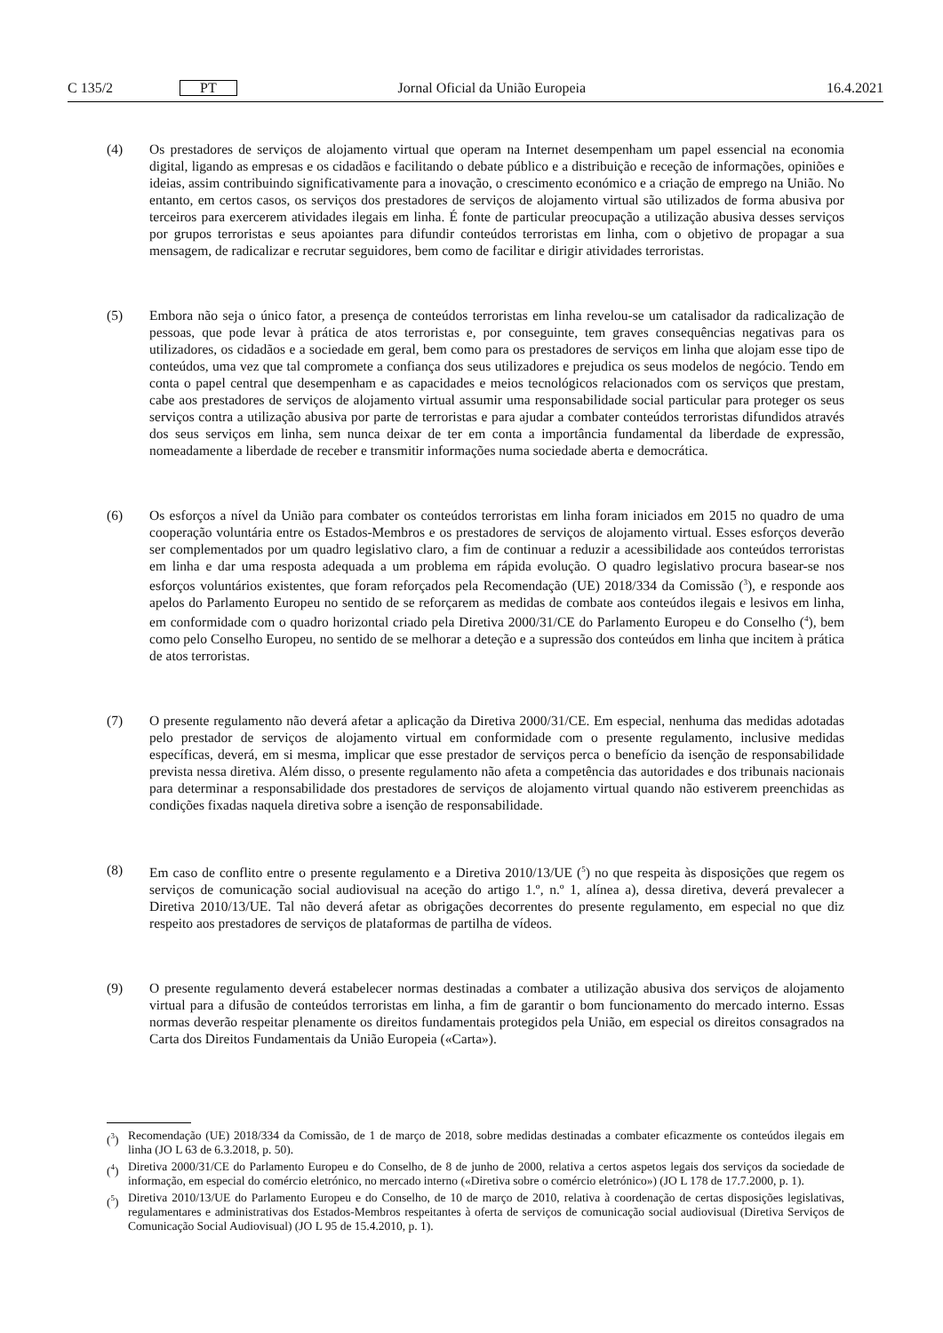C 135/2
PT
Jornal Oficial da União Europeia
16.4.2021
(4) Os prestadores de serviços de alojamento virtual que operam na Internet desempenham um papel essencial na economia digital, ligando as empresas e os cidadãos e facilitando o debate público e a distribuição e receção de informações, opiniões e ideias, assim contribuindo significativamente para a inovação, o crescimento económico e a criação de emprego na União. No entanto, em certos casos, os serviços dos prestadores de serviços de alojamento virtual são utilizados de forma abusiva por terceiros para exercerem atividades ilegais em linha. É fonte de particular preocupação a utilização abusiva desses serviços por grupos terroristas e seus apoiantes para difundir conteúdos terroristas em linha, com o objetivo de propagar a sua mensagem, de radicalizar e recrutar seguidores, bem como de facilitar e dirigir atividades terroristas.
(5) Embora não seja o único fator, a presença de conteúdos terroristas em linha revelou-se um catalisador da radicalização de pessoas, que pode levar à prática de atos terroristas e, por conseguinte, tem graves consequências negativas para os utilizadores, os cidadãos e a sociedade em geral, bem como para os prestadores de serviços em linha que alojam esse tipo de conteúdos, uma vez que tal compromete a confiança dos seus utilizadores e prejudica os seus modelos de negócio. Tendo em conta o papel central que desempenham e as capacidades e meios tecnológicos relacionados com os serviços que prestam, cabe aos prestadores de serviços de alojamento virtual assumir uma responsabilidade social particular para proteger os seus serviços contra a utilização abusiva por parte de terroristas e para ajudar a combater conteúdos terroristas difundidos através dos seus serviços em linha, sem nunca deixar de ter em conta a importância fundamental da liberdade de expressão, nomeadamente a liberdade de receber e transmitir informações numa sociedade aberta e democrática.
(6) Os esforços a nível da União para combater os conteúdos terroristas em linha foram iniciados em 2015 no quadro de uma cooperação voluntária entre os Estados-Membros e os prestadores de serviços de alojamento virtual. Esses esforços deverão ser complementados por um quadro legislativo claro, a fim de continuar a reduzir a acessibilidade aos conteúdos terroristas em linha e dar uma resposta adequada a um problema em rápida evolução. O quadro legislativo procura basear-se nos esforços voluntários existentes, que foram reforçados pela Recomendação (UE) 2018/334 da Comissão (<sup>3</sup>), e responde aos apelos do Parlamento Europeu no sentido de se reforçarem as medidas de combate aos conteúdos ilegais e lesivos em linha, em conformidade com o quadro horizontal criado pela Diretiva 2000/31/CE do Parlamento Europeu e do Conselho (<sup>4</sup>), bem como pelo Conselho Europeu, no sentido de se melhorar a deteção e a supressão dos conteúdos em linha que incitem à prática de atos terroristas.
(7) O presente regulamento não deverá afetar a aplicação da Diretiva 2000/31/CE. Em especial, nenhuma das medidas adotadas pelo prestador de serviços de alojamento virtual em conformidade com o presente regulamento, inclusive medidas específicas, deverá, em si mesma, implicar que esse prestador de serviços perca o benefício da isenção de responsabilidade prevista nessa diretiva. Além disso, o presente regulamento não afeta a competência das autoridades e dos tribunais nacionais para determinar a responsabilidade dos prestadores de serviços de alojamento virtual quando não estiverem preenchidas as condições fixadas naquela diretiva sobre a isenção de responsabilidade.
(8) Em caso de conflito entre o presente regulamento e a Diretiva 2010/13/UE (<sup>5</sup>) no que respeita às disposições que regem os serviços de comunicação social audiovisual na aceção do artigo 1.º, n.º 1, alínea a), dessa diretiva, deverá prevalecer a Diretiva 2010/13/UE. Tal não deverá afetar as obrigações decorrentes do presente regulamento, em especial no que diz respeito aos prestadores de serviços de plataformas de partilha de vídeos.
(9) O presente regulamento deverá estabelecer normas destinadas a combater a utilização abusiva dos serviços de alojamento virtual para a difusão de conteúdos terroristas em linha, a fim de garantir o bom funcionamento do mercado interno. Essas normas deverão respeitar plenamente os direitos fundamentais protegidos pela União, em especial os direitos consagrados na Carta dos Direitos Fundamentais da União Europeia («Carta»).
(<sup>3</sup>)
Recomendação (UE) 2018/334 da Comissão, de 1 de março de 2018, sobre medidas destinadas a combater eficazmente os conteúdos ilegais em linha (JO L 63 de 6.3.2018, p. 50).
(<sup>4</sup>)
Diretiva 2000/31/CE do Parlamento Europeu e do Conselho, de 8 de junho de 2000, relativa a certos aspetos legais dos serviços da sociedade de informação, em especial do comércio eletrónico, no mercado interno («Diretiva sobre o comércio eletrónico») (JO L 178 de 17.7.2000, p. 1).
(<sup>5</sup>)
Diretiva 2010/13/UE do Parlamento Europeu e do Conselho, de 10 de março de 2010, relativa à coordenação de certas disposições legislativas, regulamentares e administrativas dos Estados-Membros respeitantes à oferta de serviços de comunicação social audiovisual (Diretiva Serviços de Comunicação Social Audiovisual) (JO L 95 de 15.4.2010, p. 1).